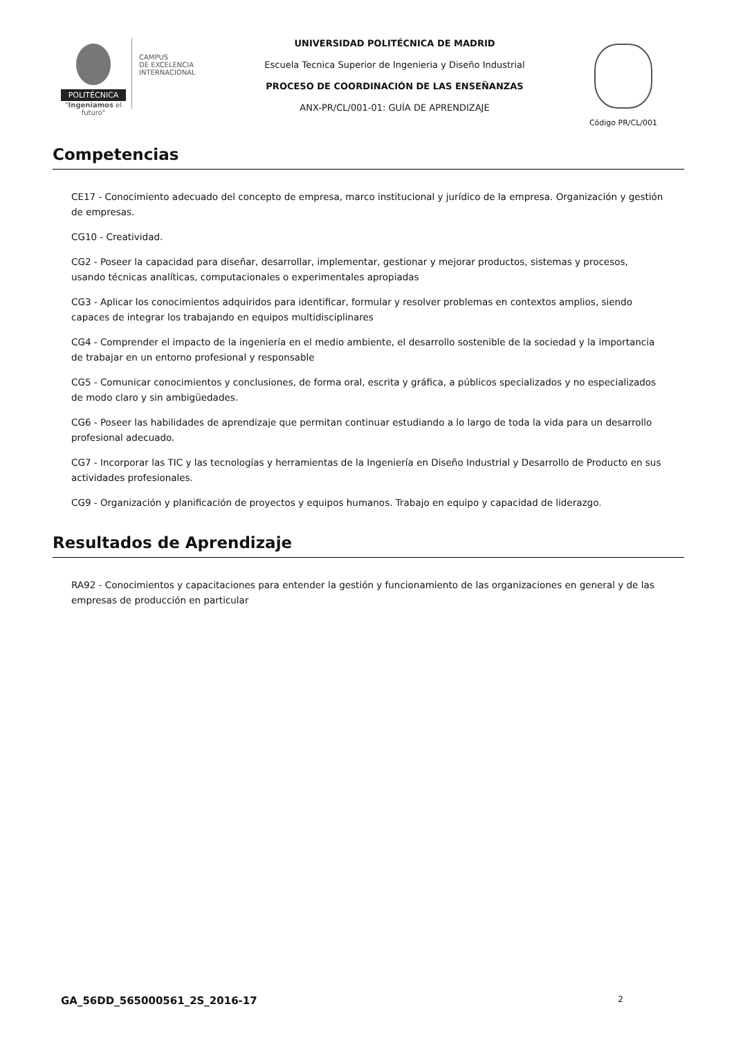POLITÉCNICA
"Ingeniamos el futuro"
CAMPUS
DE EXCELENCIA
INTERNACIONAL
UNIVERSIDAD POLITÉCNICA DE MADRID
Escuela Tecnica Superior de Ingenieria y Diseño Industrial
PROCESO DE COORDINACIÓN DE LAS ENSEÑANZAS
ANX-PR/CL/001-01: GUÍA DE APRENDIZAJE
Código PR/CL/001
Competencias
CE17 - Conocimiento adecuado del concepto de empresa, marco institucional y jurídico de la empresa. Organización y gestión de empresas.
CG10 - Creatividad.
CG2 - Poseer la capacidad para diseñar, desarrollar, implementar, gestionar y mejorar productos, sistemas y procesos, usando técnicas analíticas, computacionales o experimentales apropiadas
CG3 - Aplicar los conocimientos adquiridos para identificar, formular y resolver problemas en contextos amplios, siendo capaces de integrar los trabajando en equipos multidisciplinares
CG4 - Comprender el impacto de la ingeniería en el medio ambiente, el desarrollo sostenible de la sociedad y la importancia de trabajar en un entorno profesional y responsable
CG5 - Comunicar conocimientos y conclusiones, de forma oral, escrita y gráfica, a públicos specializados y no especializados de modo claro y sin ambigüedades.
CG6 - Poseer las habilidades de aprendizaje que permitan continuar estudiando a lo largo de toda la vida para un desarrollo profesional adecuado.
CG7 - Incorporar las TIC y las tecnologías y herramientas de la Ingeniería en Diseño Industrial y Desarrollo de Producto en sus actividades profesionales.
CG9 - Organización y planificación de proyectos y equipos humanos. Trabajo en equipo y capacidad de liderazgo.
Resultados de Aprendizaje
RA92 - Conocimientos y capacitaciones para entender la gestión y funcionamiento de las organizaciones en general y de las empresas de producción en particular
GA_56DD_565000561_2S_2016-17 2